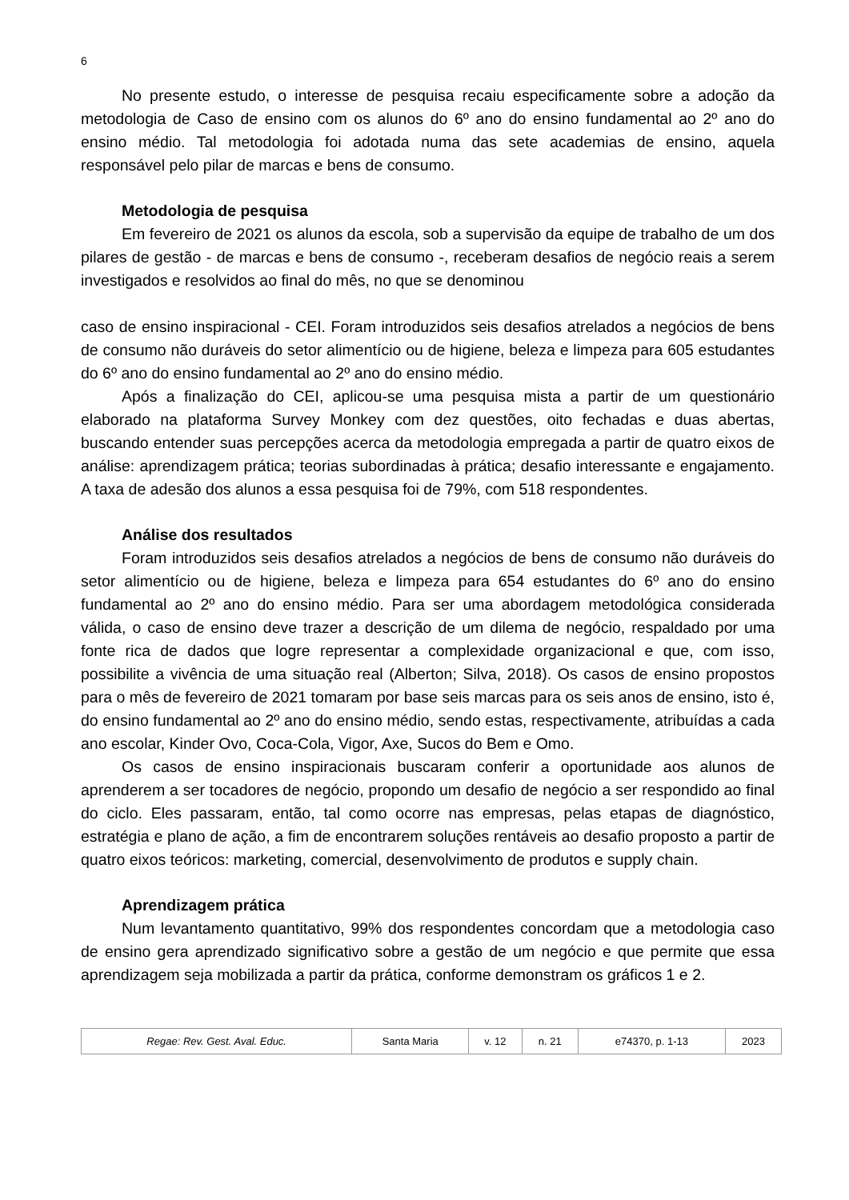6
No presente estudo, o interesse de pesquisa recaiu especificamente sobre a adoção da metodologia de Caso de ensino com os alunos do 6º ano do ensino fundamental ao 2º ano do ensino médio. Tal metodologia foi adotada numa das sete academias de ensino, aquela responsável pelo pilar de marcas e bens de consumo.
Metodologia de pesquisa
Em fevereiro de 2021 os alunos da escola, sob a supervisão da equipe de trabalho de um dos pilares de gestão - de marcas e bens de consumo -, receberam desafios de negócio reais a serem investigados e resolvidos ao final do mês, no que se denominou
caso de ensino inspiracional - CEI. Foram introduzidos seis desafios atrelados a negócios de bens de consumo não duráveis do setor alimentício ou de higiene, beleza e limpeza para 605 estudantes do 6º ano do ensino fundamental ao 2º ano do ensino médio.
Após a finalização do CEI, aplicou-se uma pesquisa mista a partir de um questionário elaborado na plataforma Survey Monkey com dez questões, oito fechadas e duas abertas, buscando entender suas percepções acerca da metodologia empregada a partir de quatro eixos de análise: aprendizagem prática; teorias subordinadas à prática; desafio interessante e engajamento. A taxa de adesão dos alunos a essa pesquisa foi de 79%, com 518 respondentes.
Análise dos resultados
Foram introduzidos seis desafios atrelados a negócios de bens de consumo não duráveis do setor alimentício ou de higiene, beleza e limpeza para 654 estudantes do 6º ano do ensino fundamental ao 2º ano do ensino médio. Para ser uma abordagem metodológica considerada válida, o caso de ensino deve trazer a descrição de um dilema de negócio, respaldado por uma fonte rica de dados que logre representar a complexidade organizacional e que, com isso, possibilite a vivência de uma situação real (Alberton; Silva, 2018). Os casos de ensino propostos para o mês de fevereiro de 2021 tomaram por base seis marcas para os seis anos de ensino, isto é, do ensino fundamental ao 2º ano do ensino médio, sendo estas, respectivamente, atribuídas a cada ano escolar, Kinder Ovo, Coca-Cola, Vigor, Axe, Sucos do Bem e Omo.
Os casos de ensino inspiracionais buscaram conferir a oportunidade aos alunos de aprenderem a ser tocadores de negócio, propondo um desafio de negócio a ser respondido ao final do ciclo. Eles passaram, então, tal como ocorre nas empresas, pelas etapas de diagnóstico, estratégia e plano de ação, a fim de encontrarem soluções rentáveis ao desafio proposto a partir de quatro eixos teóricos: marketing, comercial, desenvolvimento de produtos e supply chain.
Aprendizagem prática
Num levantamento quantitativo, 99% dos respondentes concordam que a metodologia caso de ensino gera aprendizado significativo sobre a gestão de um negócio e que permite que essa aprendizagem seja mobilizada a partir da prática, conforme demonstram os gráficos 1 e 2.
| Regae: Rev. Gest. Aval. Educ. | Santa Maria | v. 12 | n. 21 | e74370, p. 1-13 | 2023 |